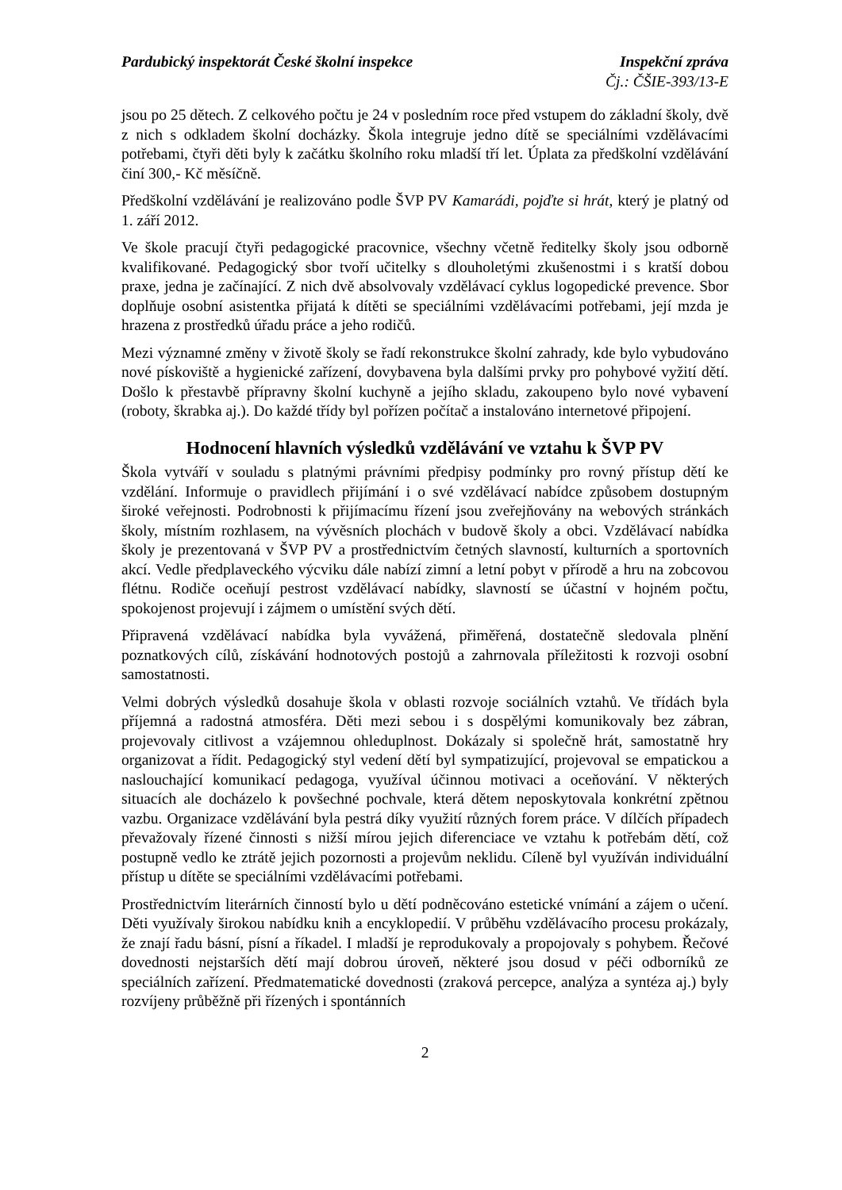Pardubický inspektorát České školní inspekce Inspekční zpráva
Čj.: ČŠIE-393/13-E
jsou po 25 dětech. Z celkového počtu je 24 v posledním roce před vstupem do základní školy, dvě z nich s odkladem školní docházky. Škola integruje jedno dítě se speciálními vzdělávacími potřebami, čtyři děti byly k začátku školního roku mladší tří let. Úplata za předškolní vzdělávání činí 300,- Kč měsíčně.
Předškolní vzdělávání je realizováno podle ŠVP PV Kamarádi, pojďte si hrát, který je platný od 1. září 2012.
Ve škole pracují čtyři pedagogické pracovnice, všechny včetně ředitelky školy jsou odborně kvalifikované. Pedagogický sbor tvoří učitelky s dlouholetými zkušenostmi i s kratší dobou praxe, jedna je začínající. Z nich dvě absolvovaly vzdělávací cyklus logopedické prevence. Sbor doplňuje osobní asistentka přijatá k dítěti se speciálními vzdělávacími potřebami, její mzda je hrazena z prostředků úřadu práce a jeho rodičů.
Mezi významné změny v životě školy se řadí rekonstrukce školní zahrady, kde bylo vybudováno nové pískoviště a hygienické zařízení, dovybavena byla dalšími prvky pro pohybové vyžití dětí. Došlo k přestavbě přípravny školní kuchyně a jejího skladu, zakoupeno bylo nové vybavení (roboty, škrabka aj.). Do každé třídy byl pořízen počítač a instalováno internetové připojení.
Hodnocení hlavních výsledků vzdělávání ve vztahu k ŠVP PV
Škola vytváří v souladu s platnými právními předpisy podmínky pro rovný přístup dětí ke vzdělání. Informuje o pravidlech přijímání i o své vzdělávací nabídce způsobem dostupným široké veřejnosti. Podrobnosti k přijímacímu řízení jsou zveřejňovány na webových stránkách školy, místním rozhlasem, na vývěsních plochách v budově školy a obci. Vzdělávací nabídka školy je prezentovaná v ŠVP PV a prostřednictvím četných slavností, kulturních a sportovních akcí. Vedle předplaveckého výcviku dále nabízí zimní a letní pobyt v přírodě a hru na zobcovou flétnu. Rodiče oceňují pestrost vzdělávací nabídky, slavností se účastní v hojném počtu, spokojenost projevují i zájmem o umístění svých dětí.
Připravená vzdělávací nabídka byla vyvážená, přiměřená, dostatečně sledovala plnění poznatkových cílů, získávání hodnotových postojů a zahrnovala příležitosti k rozvoji osobní samostatnosti.
Velmi dobrých výsledků dosahuje škola v oblasti rozvoje sociálních vztahů. Ve třídách byla příjemná a radostná atmosféra. Děti mezi sebou i s dospělými komunikovaly bez zábran, projevovaly citlivost a vzájemnou ohleduplnost. Dokázaly si společně hrát, samostatně hry organizovat a řídit. Pedagogický styl vedení dětí byl sympatizující, projevoval se empatickou a naslouchající komunikací pedagoga, využíval účinnou motivaci a oceňování. V některých situacích ale docházelo k povšechné pochvale, která dětem neposkytovala konkrétní zpětnou vazbu. Organizace vzdělávání byla pestrá díky využití různých forem práce. V dílčích případech převažovaly řízené činnosti s nižší mírou jejich diferenciace ve vztahu k potřebám dětí, což postupně vedlo ke ztrátě jejich pozornosti a projevům neklidu. Cíleně byl využíván individuální přístup u dítěte se speciálními vzdělávacími potřebami.
Prostřednictvím literárních činností bylo u dětí podněcováno estetické vnímání a zájem o učení. Děti využívaly širokou nabídku knih a encyklopedií. V průběhu vzdělávacího procesu prokázaly, že znají řadu básní, písní a říkadel. I mladší je reprodukovaly a propojovaly s pohybem. Řečové dovednosti nejstarších dětí mají dobrou úroveň, některé jsou dosud v péči odborníků ze speciálních zařízení. Předmatematické dovednosti (zraková percepce, analýza a syntéza aj.) byly rozvíjeny průběžně při řízených i spontánních
2